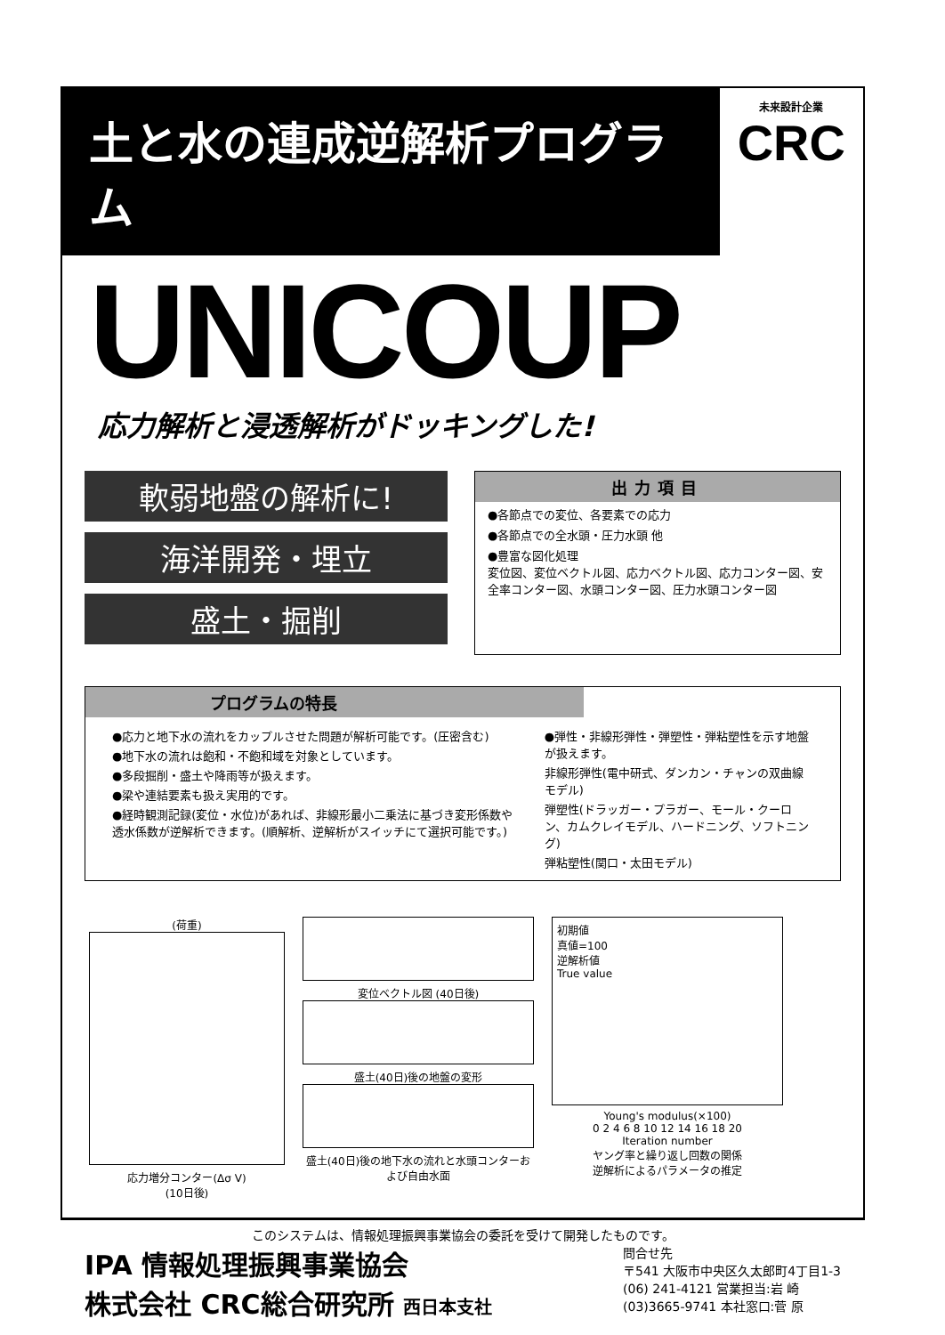土と水の連成逆解析プログラム
未来設計企業
CRC
UNICOUP
応力解析と浸透解析がドッキングした!
軟弱地盤の解析に!
海洋開発・埋立
盛土・掘削
出力項目
●各節点での変位、各要素での応力
●各節点での全水頭・圧力水頭 他
●豊富な図化処理
変位図、変位ベクトル図、応力ベクトル図、応力コンター図、安全率コンター図、水頭コンター図、圧力水頭コンター図
プログラムの特長
●応力と地下水の流れをカップルさせた問題が解析可能です。(圧密含む)
●地下水の流れは飽和・不飽和域を対象としています。
●多段掘削・盛土や降雨等が扱えます。
●梁や連結要素も扱え実用的です。
●経時観測記録(変位・水位)があれば、非線形最小二乗法に基づき変形係数や透水係数が逆解析できます。(順解析、逆解析がスイッチにて選択可能です。)
●弾性・非線形弾性・弾塑性・弾粘塑性を示す地盤が扱えます。
非線形弾性(電中研式、ダンカン・チャンの双曲線モデル)
弾塑性(ドラッガー・プラガー、モール・クーロン、カムクレイモデル、ハードニング、ソフトニング)
弾粘塑性(関口・太田モデル)
(荷重)
応力増分コンター(Δσ V)
(10日後)
変位ベクトル図 (40日後)
盛土(40日)後の地盤の変形
盛土(40日)後の地下水の流れと水頭コンターおよび自由水面
初期値
真値=100
逆解析値
True value
Young's modulus(×100)
0 2 4 6 8 10 12 14 16 18 20
Iteration number
ヤング率と繰り返し回数の関係
逆解析によるパラメータの推定
このシステムは、情報処理振興事業協会の委託を受けて開発したものです。
IPA 情報処理振興事業協会
株式会社 CRC総合研究所 西日本支社
問合せ先
〒541 大阪市中央区久太郎町4丁目1-3
(06) 241-4121 営業担当:岩 崎
(03)3665-9741 本社窓口:菅 原